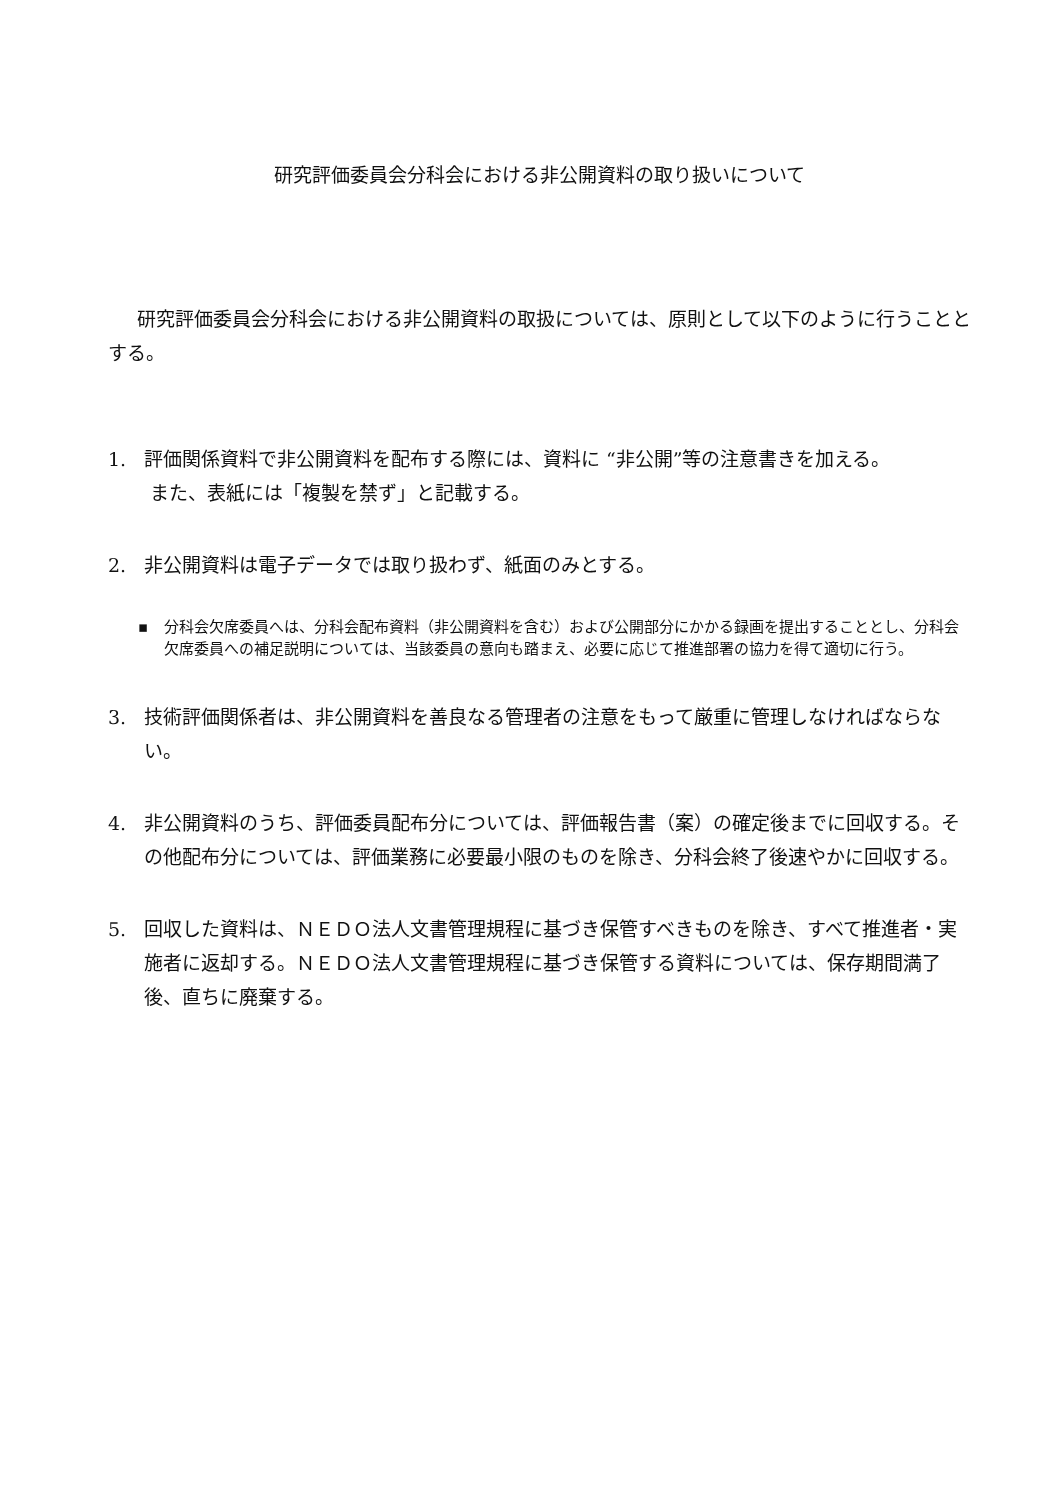研究評価委員会分科会における非公開資料の取り扱いについて
研究評価委員会分科会における非公開資料の取扱については、原則として以下のように行うこととする。
1. 評価関係資料で非公開資料を配布する際には、資料に “非公開”等の注意書きを加える。
また、表紙には「複製を禁ず」と記載する。
2. 非公開資料は電子データでは取り扱わず、紙面のみとする。
▪ 分科会欠席委員へは、分科会配布資料（非公開資料を含む）および公開部分にかかる録画を提出することとし、分科会欠席委員への補足説明については、当該委員の意向も踏まえ、必要に応じて推進部署の協力を得て適切に行う。
3. 技術評価関係者は、非公開資料を善良なる管理者の注意をもって厳重に管理しなければならない。
4. 非公開資料のうち、評価委員配布分については、評価報告書（案）の確定後までに回収する。その他配布分については、評価業務に必要最小限のものを除き、分科会終了後速やかに回収する。
5. 回収した資料は、ＮＥＤＯ法人文書管理規程に基づき保管すべきものを除き、すべて推進者・実施者に返却する。ＮＥＤＯ法人文書管理規程に基づき保管する資料については、保存期間満了後、直ちに廃棄する。